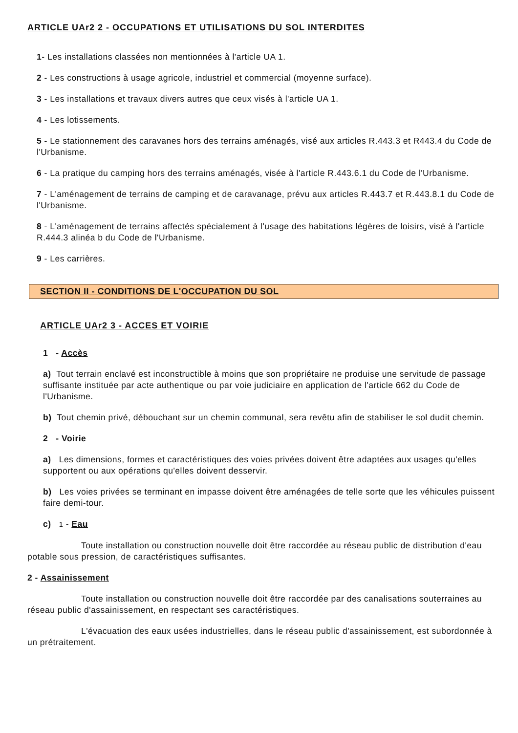ARTICLE UAr2 2 - OCCUPATIONS ET UTILISATIONS DU SOL INTERDITES
1- Les installations classées non mentionnées à l'article UA 1.
2 - Les constructions à usage agricole, industriel et commercial (moyenne surface).
3 - Les installations et travaux divers autres que ceux visés à l'article UA 1.
4 - Les lotissements.
5 - Le stationnement des caravanes hors des terrains aménagés, visé aux articles R.443.3 et R443.4 du Code de l'Urbanisme.
6 - La pratique du camping hors des terrains aménagés, visée à l'article R.443.6.1 du Code de l'Urbanisme.
7 - L'aménagement de terrains de camping et de caravanage, prévu aux articles R.443.7 et R.443.8.1 du Code de l'Urbanisme.
8 - L'aménagement de terrains affectés spécialement à l'usage des habitations légères de loisirs, visé à l'article R.444.3 alinéa b du Code de l'Urbanisme.
9 - Les carrières.
SECTION II - CONDITIONS DE L'OCCUPATION DU SOL
ARTICLE UAr2 3 - ACCES ET VOIRIE
1 - Accès
a) Tout terrain enclavé est inconstructible à moins que son propriétaire ne produise une servitude de passage suffisante instituée par acte authentique ou par voie judiciaire en application de l'article 662 du Code de l'Urbanisme.
b) Tout chemin privé, débouchant sur un chemin communal, sera revêtu afin de stabiliser le sol dudit chemin.
2 - Voirie
a) Les dimensions, formes et caractéristiques des voies privées doivent être adaptées aux usages qu'elles supportent ou aux opérations qu'elles doivent desservir.
b) Les voies privées se terminant en impasse doivent être aménagées de telle sorte que les véhicules puissent faire demi-tour.
c) 1 - Eau
Toute installation ou construction nouvelle doit être raccordée au réseau public de distribution d'eau potable sous pression, de caractéristiques suffisantes.
2 - Assainissement
Toute installation ou construction nouvelle doit être raccordée par des canalisations souterraines au réseau public d'assainissement, en respectant ses caractéristiques.
L'évacuation des eaux usées industrielles, dans le réseau public d'assainissement, est subordonnée à un prétraitement.